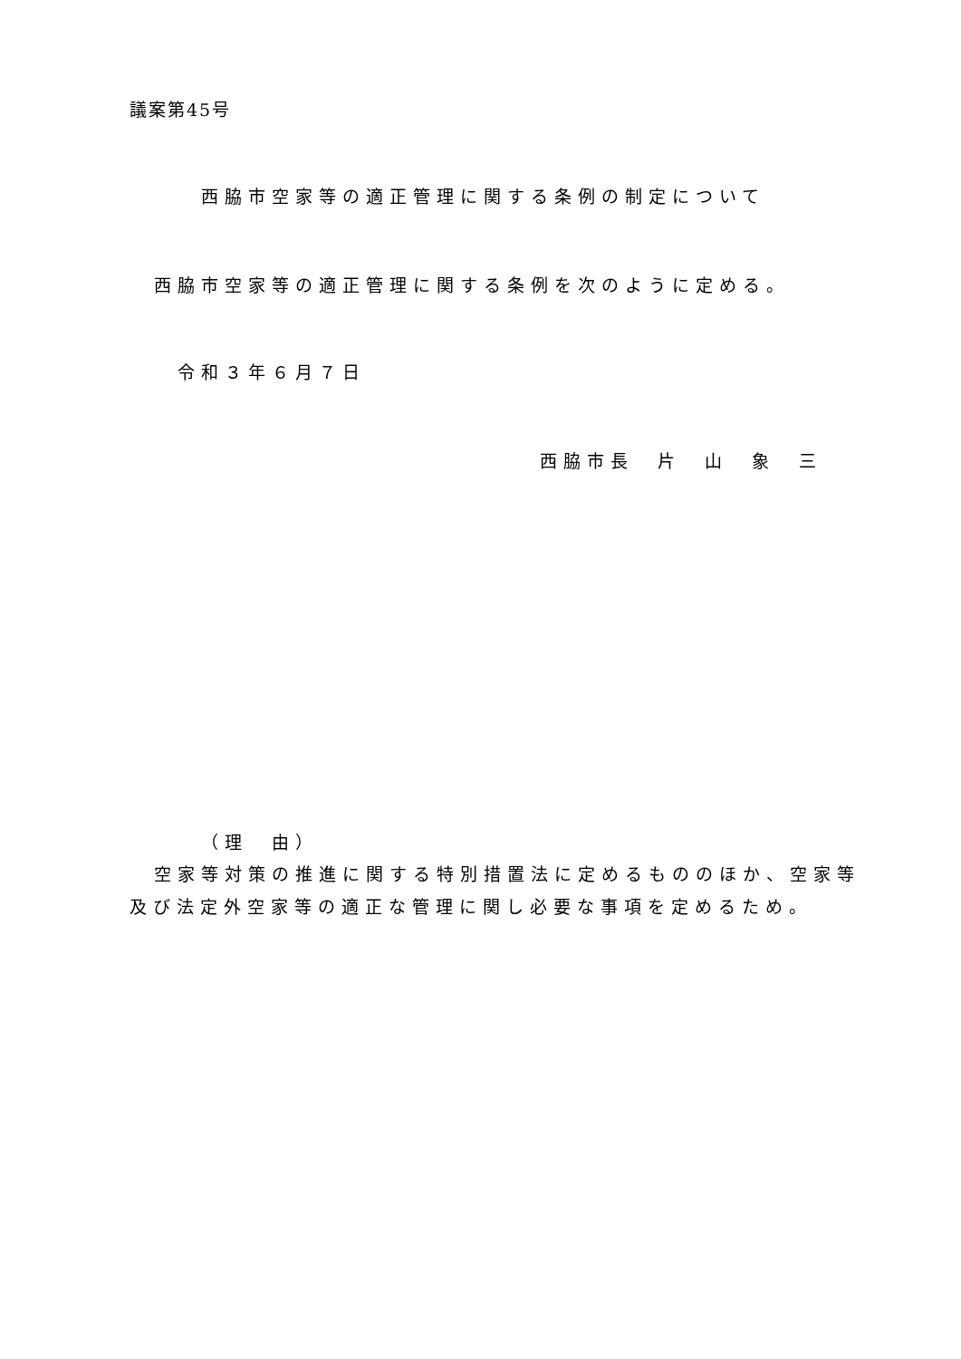議案第45号
西脇市空家等の適正管理に関する条例の制定について
西脇市空家等の適正管理に関する条例を次のように定める。
令和３年６月７日
西脇市長　片　山　象　三
（理　由）
空家等対策の推進に関する特別措置法に定めるもののほか、空家等
及び法定外空家等の適正な管理に関し必要な事項を定めるため。